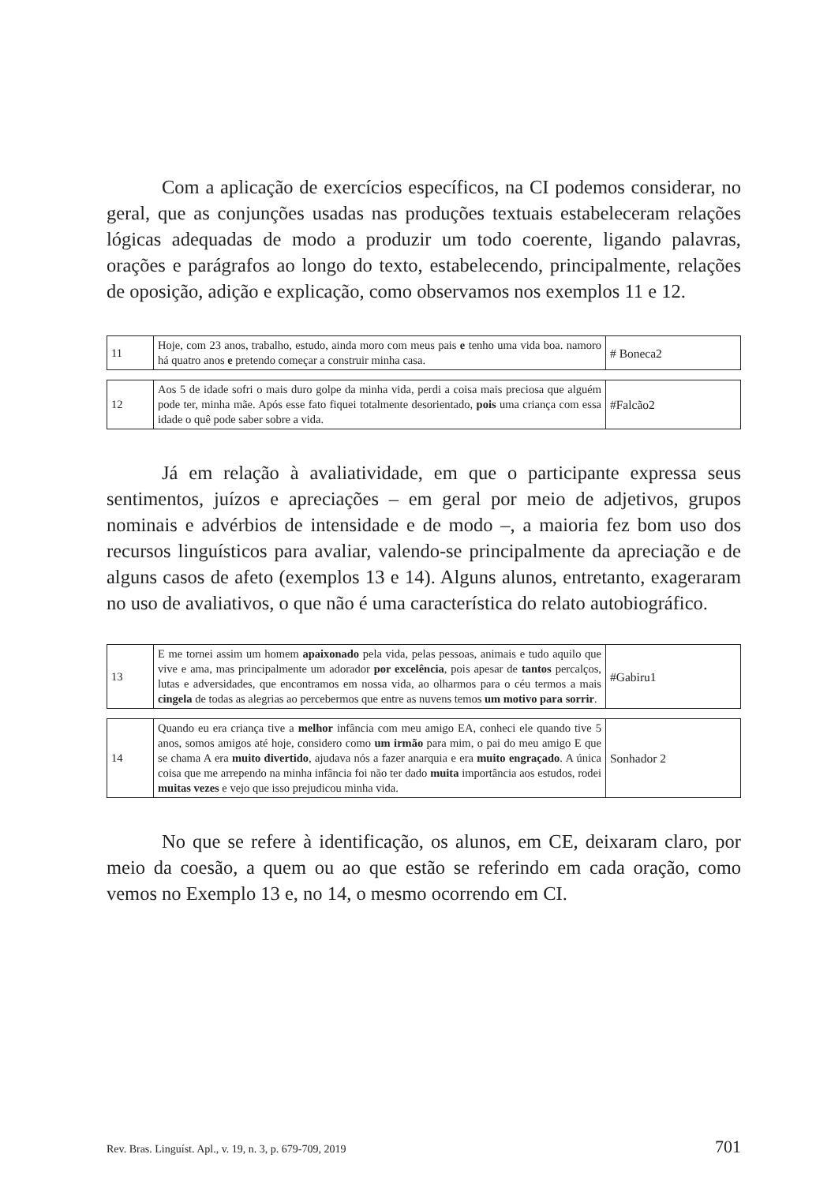Com a aplicação de exercícios específicos, na CI podemos considerar, no geral, que as conjunções usadas nas produções textuais estabeleceram relações lógicas adequadas de modo a produzir um todo coerente, ligando palavras, orações e parágrafos ao longo do texto, estabelecendo, principalmente, relações de oposição, adição e explicação, como observamos nos exemplos 11 e 12.
| 11 | Hoje, com 23 anos, trabalho, estudo, ainda moro com meus pais e tenho uma vida boa. namoro há quatro anos e pretendo começar a construir minha casa. | # Boneca2 |
| 12 | Aos 5 de idade sofri o mais duro golpe da minha vida, perdi a coisa mais preciosa que alguém pode ter, minha mãe. Após esse fato fiquei totalmente desorientado, pois uma criança com essa idade o quê pode saber sobre a vida. | #Falcão2 |
Já em relação à avaliatividade, em que o participante expressa seus sentimentos, juízos e apreciações – em geral por meio de adjetivos, grupos nominais e advérbios de intensidade e de modo –, a maioria fez bom uso dos recursos linguísticos para avaliar, valendo-se principalmente da apreciação e de alguns casos de afeto (exemplos 13 e 14). Alguns alunos, entretanto, exageraram no uso de avaliativos, o que não é uma característica do relato autobiográfico.
| 13 | E me tornei assim um homem apaixonado pela vida, pelas pessoas, animais e tudo aquilo que vive e ama, mas principalmente um adorador por excelência , pois apesar de tantos percalços, lutas e adversidades, que encontramos em nossa vida, ao olharmos para o céu termos a mais cingela de todas as alegrias ao percebermos que entre as nuvens temos um motivo para sorrir . | #Gabiru1 |
| 14 | Quando eu era criança tive a melhor infância com meu amigo EA, conheci ele quando tive 5 anos, somos amigos até hoje, considero como um irmão para mim, o pai do meu amigo E que se chama A era muito divertido , ajudava nós a fazer anarquia e era muito engraçado . A única coisa que me arrependo na minha infância foi não ter dado muita importância aos estudos, rodei muitas vezes e vejo que isso prejudicou minha vida. | Sonhador 2 |
No que se refere à identificação, os alunos, em CE, deixaram claro, por meio da coesão, a quem ou ao que estão se referindo em cada oração, como vemos no Exemplo 13 e, no 14, o mesmo ocorrendo em CI.
Rev. Bras. Linguíst. Apl., v. 19, n. 3, p. 679-709, 2019 701